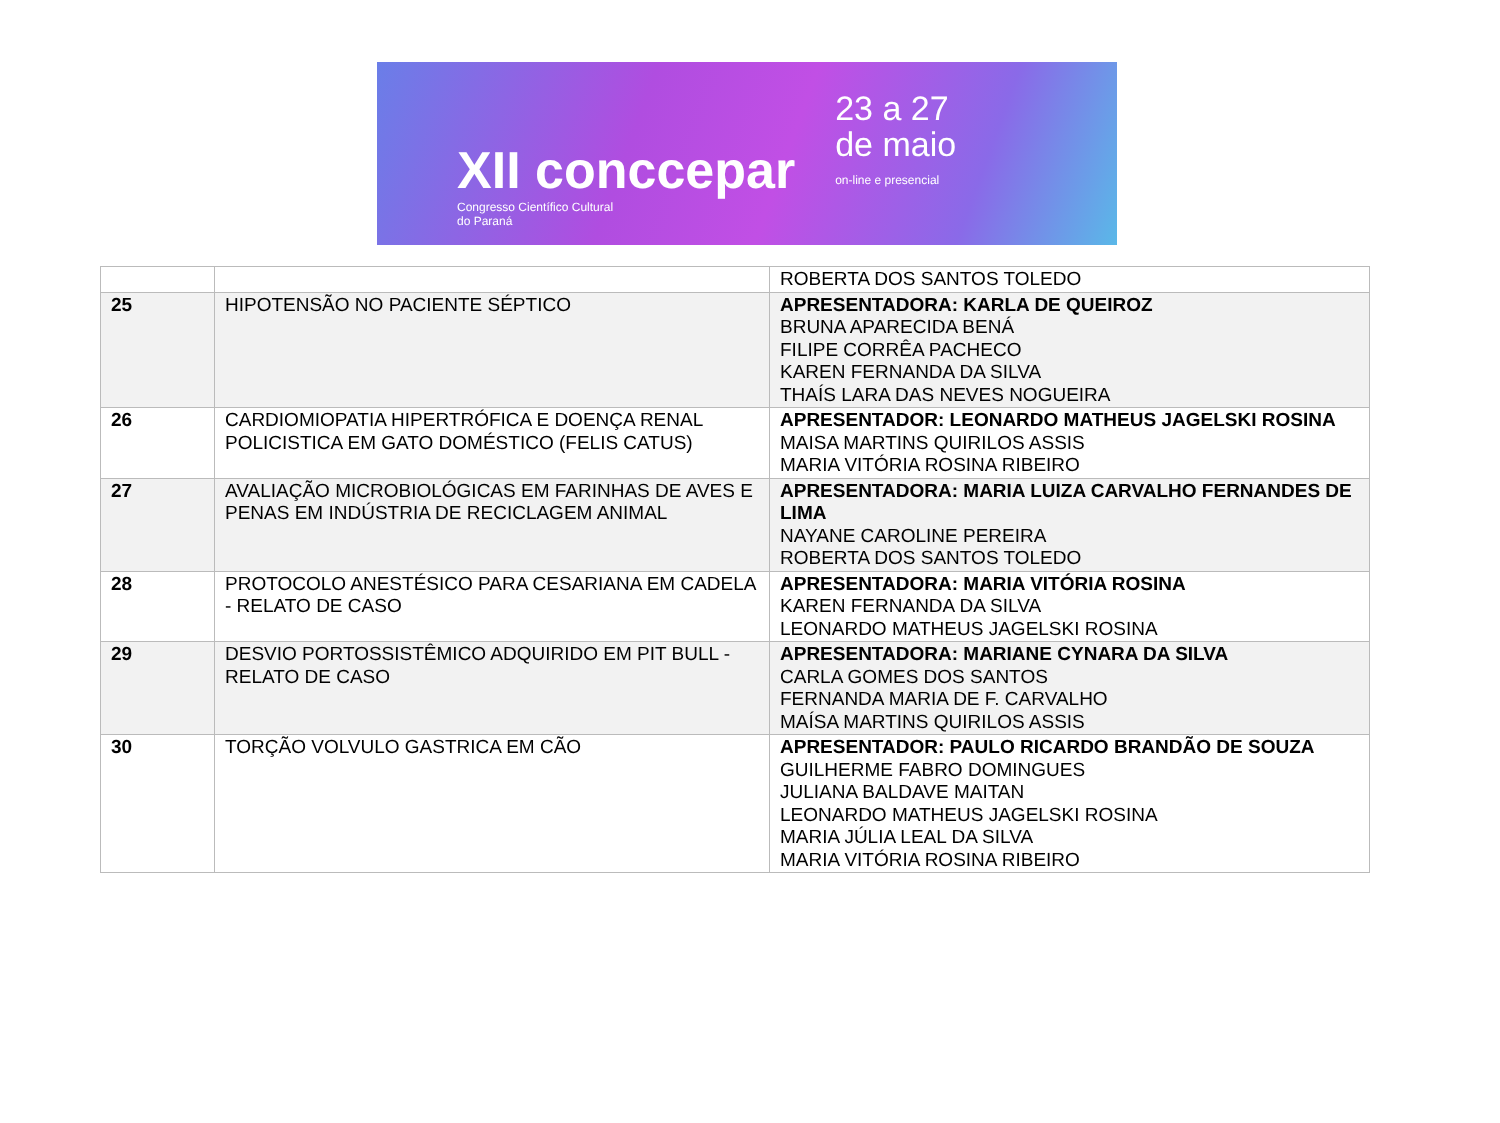XII conccepar
Congresso Científico Cultural
do Paraná
23 a 27
de maio
on-line e presencial
| | | ROBERTA DOS SANTOS TOLEDO |
| 25 | HIPOTENSÃO NO PACIENTE SÉPTICO | APRESENTADORA: KARLA DE QUEIROZ BRUNA APARECIDA BENÁ FILIPE CORRÊA PACHECO KAREN FERNANDA DA SILVA THAÍS LARA DAS NEVES NOGUEIRA |
| 26 | CARDIOMIOPATIA HIPERTRÓFICA E DOENÇA RENAL POLICISTICA EM GATO DOMÉSTICO (FELIS CATUS) | APRESENTADOR: LEONARDO MATHEUS JAGELSKI ROSINA MAISA MARTINS QUIRILOS ASSIS MARIA VITÓRIA ROSINA RIBEIRO |
| 27 | AVALIAÇÃO MICROBIOLÓGICAS EM FARINHAS DE AVES E PENAS EM INDÚSTRIA DE RECICLAGEM ANIMAL | APRESENTADORA: MARIA LUIZA CARVALHO FERNANDES DE LIMA NAYANE CAROLINE PEREIRA ROBERTA DOS SANTOS TOLEDO |
| 28 | PROTOCOLO ANESTÉSICO PARA CESARIANA EM CADELA - RELATO DE CASO | APRESENTADORA: MARIA VITÓRIA ROSINA KAREN FERNANDA DA SILVA LEONARDO MATHEUS JAGELSKI ROSINA |
| 29 | DESVIO PORTOSSISTÊMICO ADQUIRIDO EM PIT BULL - RELATO DE CASO | APRESENTADORA: MARIANE CYNARA DA SILVA CARLA GOMES DOS SANTOS FERNANDA MARIA DE F. CARVALHO MAÍSA MARTINS QUIRILOS ASSIS |
| 30 | TORÇÃO VOLVULO GASTRICA EM CÃO | APRESENTADOR: PAULO RICARDO BRANDÃO DE SOUZA GUILHERME FABRO DOMINGUES JULIANA BALDAVE MAITAN LEONARDO MATHEUS JAGELSKI ROSINA MARIA JÚLIA LEAL DA SILVA MARIA VITÓRIA ROSINA RIBEIRO |